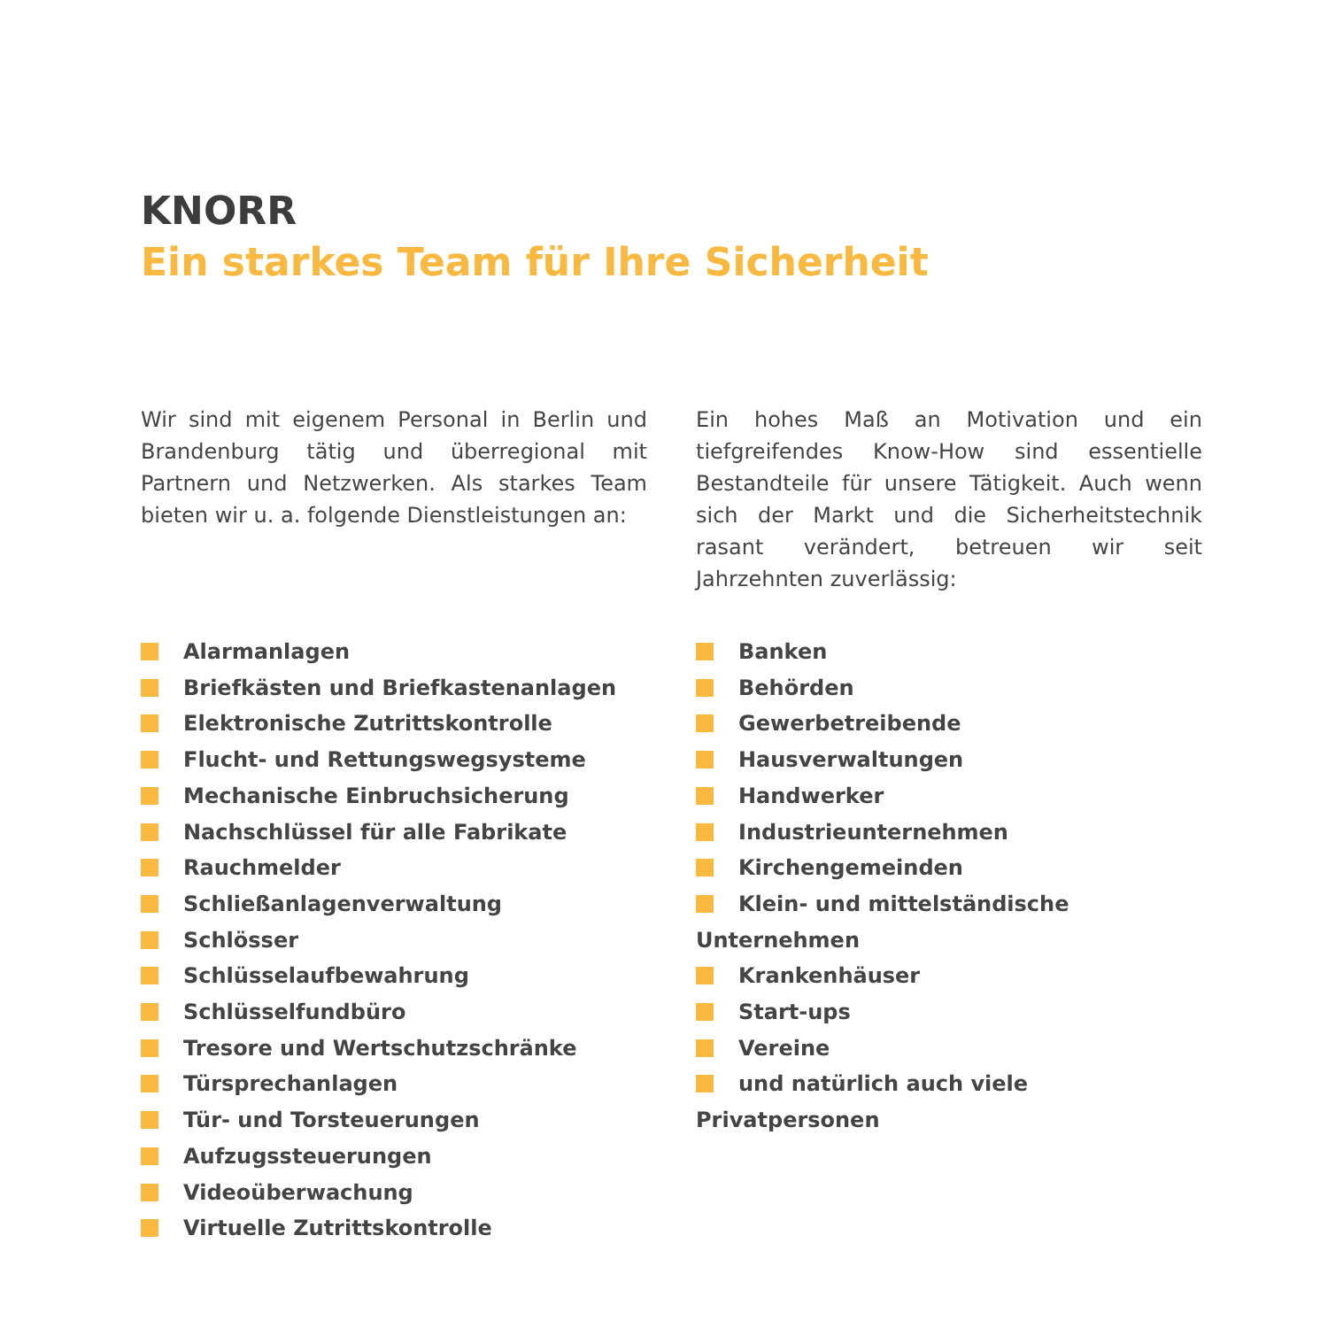KNORR
Ein starkes Team für Ihre Sicherheit
Wir sind mit eigenem Personal in Berlin und Brandenburg tätig und überregional mit Partnern und Netzwerken. Als starkes Team bieten wir u. a. folgende Dienstleistungen an:
Alarmanlagen
Briefkästen und Briefkastenanlagen
Elektronische Zutrittskontrolle
Flucht- und Rettungswegsysteme
Mechanische Einbruchsicherung
Nachschlüssel für alle Fabrikate
Rauchmelder
Schließanlagenverwaltung
Schlösser
Schlüsselaufbewahrung
Schlüsselfundbüro
Tresore und Wertschutzschränke
Türsprechanlagen
Tür- und Torsteuerungen
Aufzugssteuerungen
Videoüberwachung
Virtuelle Zutrittskontrolle
Ein hohes Maß an Motivation und ein tiefgreifendes Know-How sind essentielle Bestandteile für unsere Tätigkeit. Auch wenn sich der Markt und die Sicherheitstechnik rasant verändert, betreuen wir seit Jahrzehnten zuverlässig:
Banken
Behörden
Gewerbetreibende
Hausverwaltungen
Handwerker
Industrieunternehmen
Kirchengemeinden
Klein- und mittelständische Unternehmen
Krankenhäuser
Start-ups
Vereine
und natürlich auch viele Privatpersonen